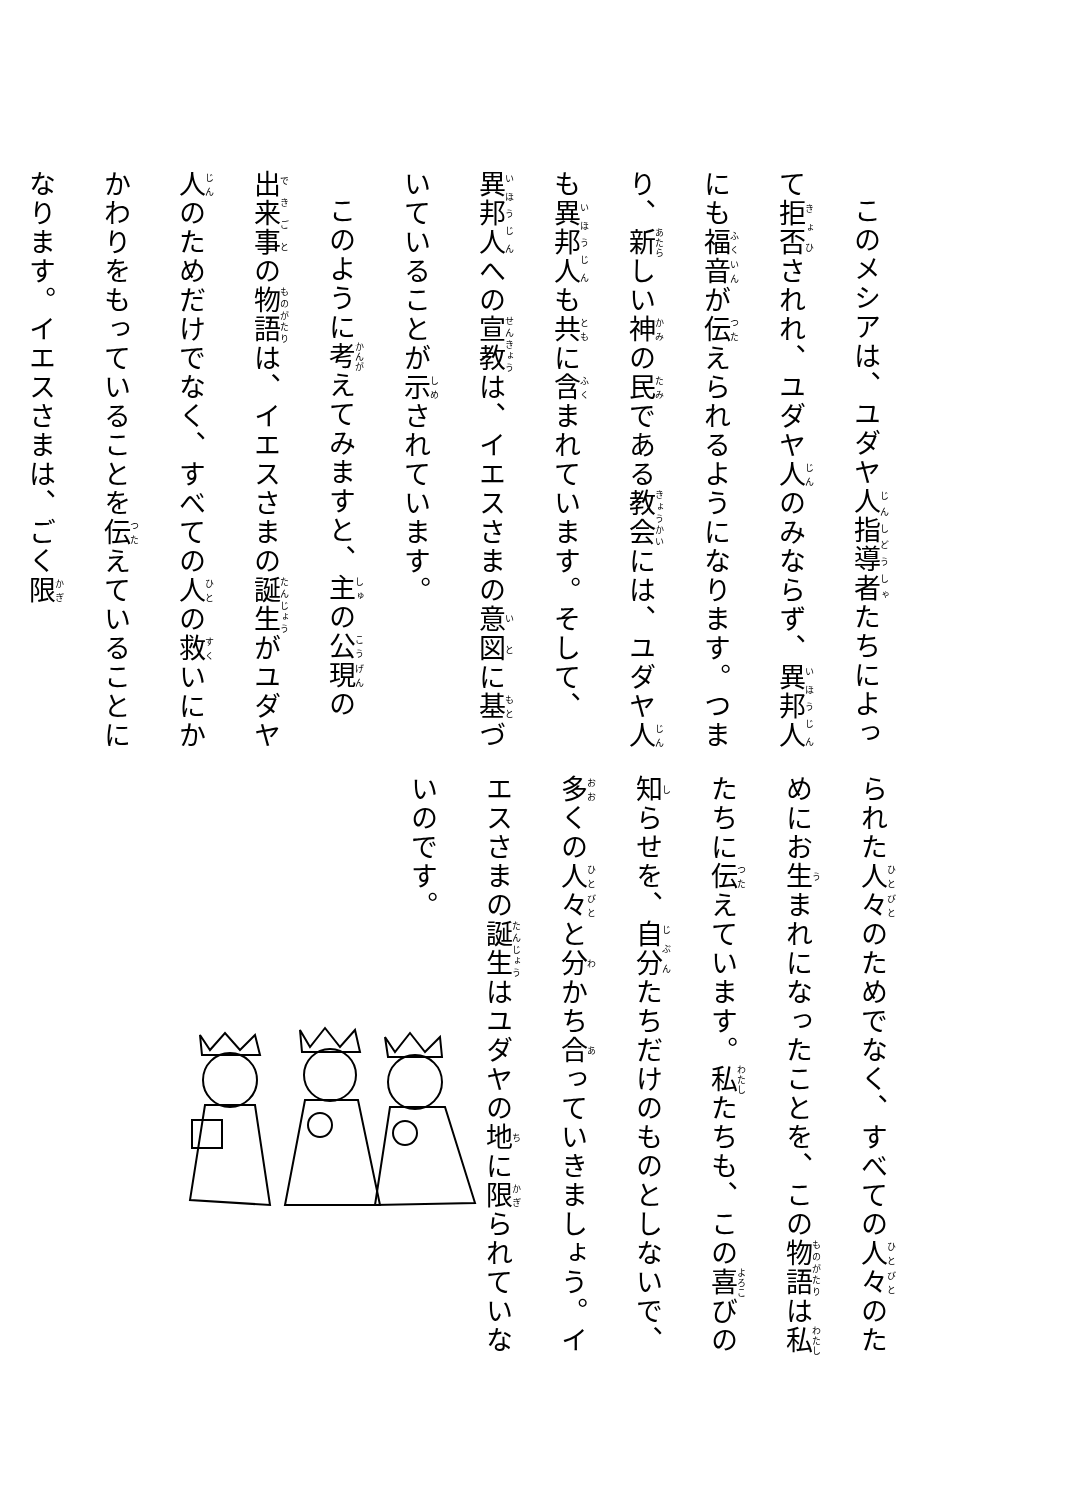このメシアは、ユダヤ人指導者たちによって拒否されれ、ユダヤ人のみならず、異邦人にも福音が伝えられるようになります。つまり、新しい神の民である教会には、ユダヤ人も異邦人も共に含まれています。そして、異邦人への宣教は、イエスさまの意図に基づいていることが示されています。
このように考えてみますと、主の公現の出来事の物語は、イエスさまの誕生がユダヤ人のためだけでなく、すべての人の救いにかかわりをもっていることを伝えていることになります。イエスさまは、ごく限
られた人々のためでなく、すべての人々のためにお生まれになったことを、この物語は私たちに伝えています。私たちも、この喜びの知らせを、自分たちだけのものとしないで、多くの人々と分かち合っていきましょう。イエスさまの誕生はユダヤの地に限られていないのです。